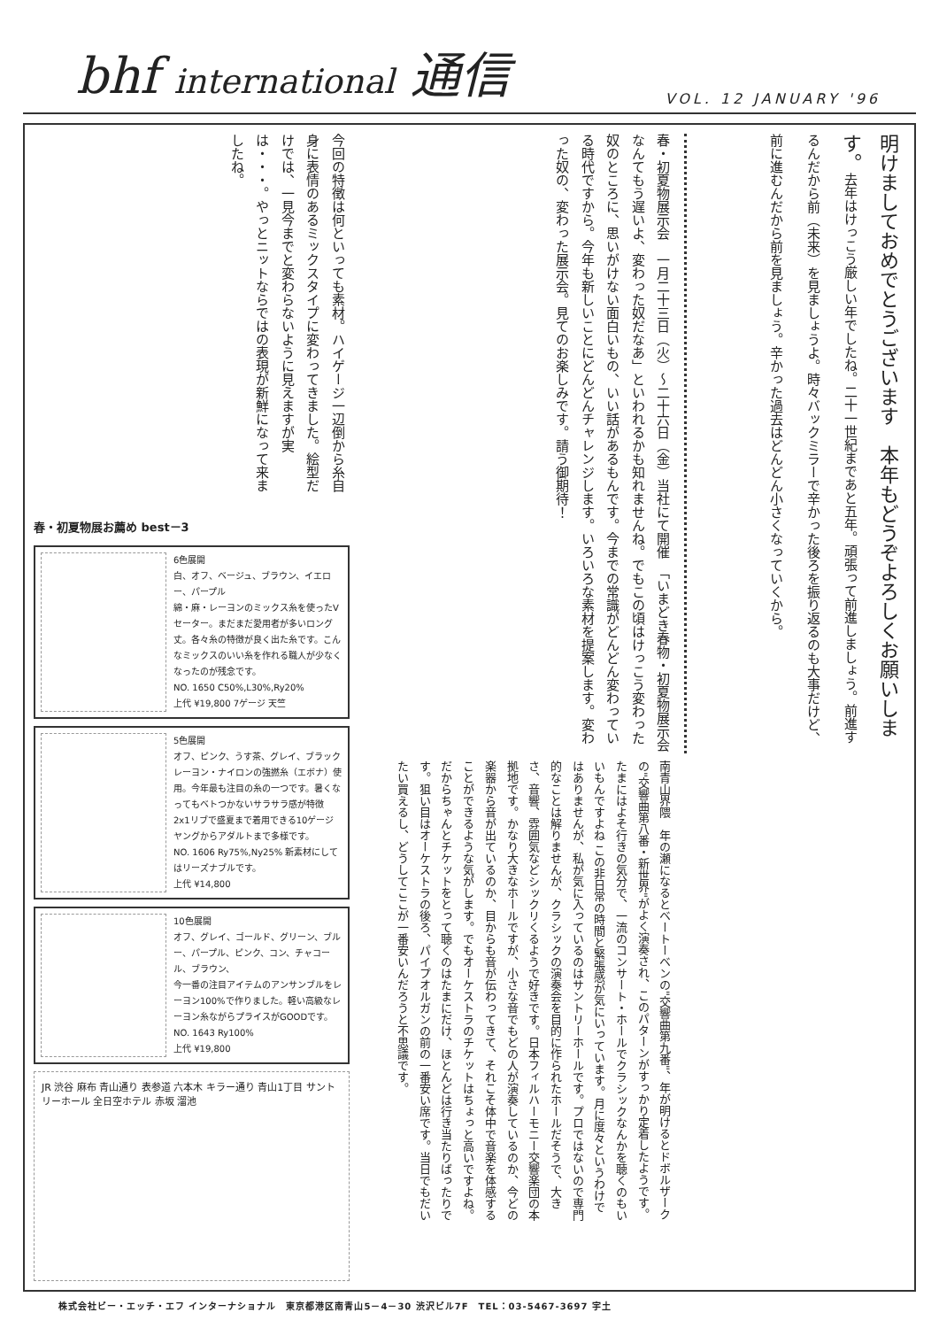bhf international 通信
VOL. 12 JANUARY '96
今回の特徴は何といっても素材。ハイゲージ一辺倒から糸自身に表情のあるミックスタイプに変わってきました。絵型だけでは、一見今までと変わらないように見えますが実は・・・。やっとニットならではの表現が新鮮になって来ましたね。
春・初夏物展お薦め best－3
6色展開
白、オフ、ベージュ、ブラウン、イエロー、パープル
綿・麻・レーヨンのミックス糸を使ったVセーター。まだまだ愛用者が多いロング丈。各々糸の特徴が良く出た糸です。こんなミックスのいい糸を作れる職人が少なくなったのが残念です。
NO. 1650 C50%,L30%,Ry20%
上代 ¥19,800 7ゲージ 天竺
5色展開
オフ、ピンク、うす茶、グレイ、ブラック
レーヨン・ナイロンの強撚糸（エボナ）使用。今年最も注目の糸の一つです。暑くなってもベトつかないサラサラ感が特徴 2x1リブで盛夏まで着用できる10ゲージ ヤングからアダルトまで多様です。
NO. 1606 Ry75%,Ny25% 新素材にしてはリーズナブルです。
上代 ¥14,800
10色展開
オフ、グレイ、ゴールド、グリーン、ブルー、パープル、ピンク、コン、チャコール、ブラウン、
今一番の注目アイテムのアンサンブルをレーヨン100%で作りました。軽い高級なレーヨン糸ながらプライスがGOODです。
NO. 1643 Ry100%
上代 ¥19,800
JR 渋谷 麻布 青山通り 表参道 六本木 キラー通り 青山1丁目 サントリーホール 全日空ホテル 赤坂 溜池
春・初夏物展示会　一月二十三日（火）～二十六日（金）当社にて開催　「いまどき春物・初夏物展示会なんてもう遅いよ、変わった奴だなあ」といわれるかも知れませんね。でもこの頃はけっこう変わった奴のところに、思いがけない面白いもの、いい話があるもんです。今までの常識がどんどん変わっている時代ですから。今年も新しいことにどんどんチャレンジします。いろいろな素材を提案します。変わった奴の、変わった展示会。見てのお楽しみです。請う御期待！
南青山界隈　年の瀬になるとベートーベンの"交響曲第九番"、年が明けるとドボルザークの"交響曲第八番・新世界"がよく演奏され、このパターンがすっかり定着したようです。たまにはよそ行きの気分で、一流のコンサート・ホールでクラシックなんかを聴くのもいいもんですよね この非日常の時間と緊張感が気にいっています。月に度々というわけではありませんが、私が気に入っているのはサントリーホールです。プロではないので専門的なことは解りませんが、クラシックの演奏会を目的に作られたホールだそうで、大きさ、音響、雰囲気などシックリくるようで好きです。日本フィルハーモニー交響楽団の本拠地です。かなり大きなホールですが、小さな音でもどの人が演奏しているのか、今どの楽器から音が出ているのか、目からも音が伝わってきて、それこそ体中で音楽を体感することができるような気がします。でもオーケストラのチケットはちょっと高いですよね。だからちゃんとチケットをとって聴くのはたまにだけ、ほとんどは行き当たりばったりです。狙い目はオーケストラの後ろ、パイプオルガンの前の一番安い席です。当日でもだいたい買えるし、どうしてここが一番安いんだろうと不思議です。
明けましておめでとうございます　本年もどうぞよろしくお願いします。去年はけっこう厳しい年でしたね。二十一世紀まであと五年。頑張って前進しましょう。前進するんだから前（未来）を見ましょうよ。時々バックミラーで辛かった後ろを振り返るのも大事だけど、前に進むんだから前を見ましょう。辛かった過去はどんどん小さくなっていくから。
株式会社ビー・エッチ・エフ インターナショナル　東京都港区南青山5－4－30 渋沢ビル7F　TEL：03-5467-3697 宇土